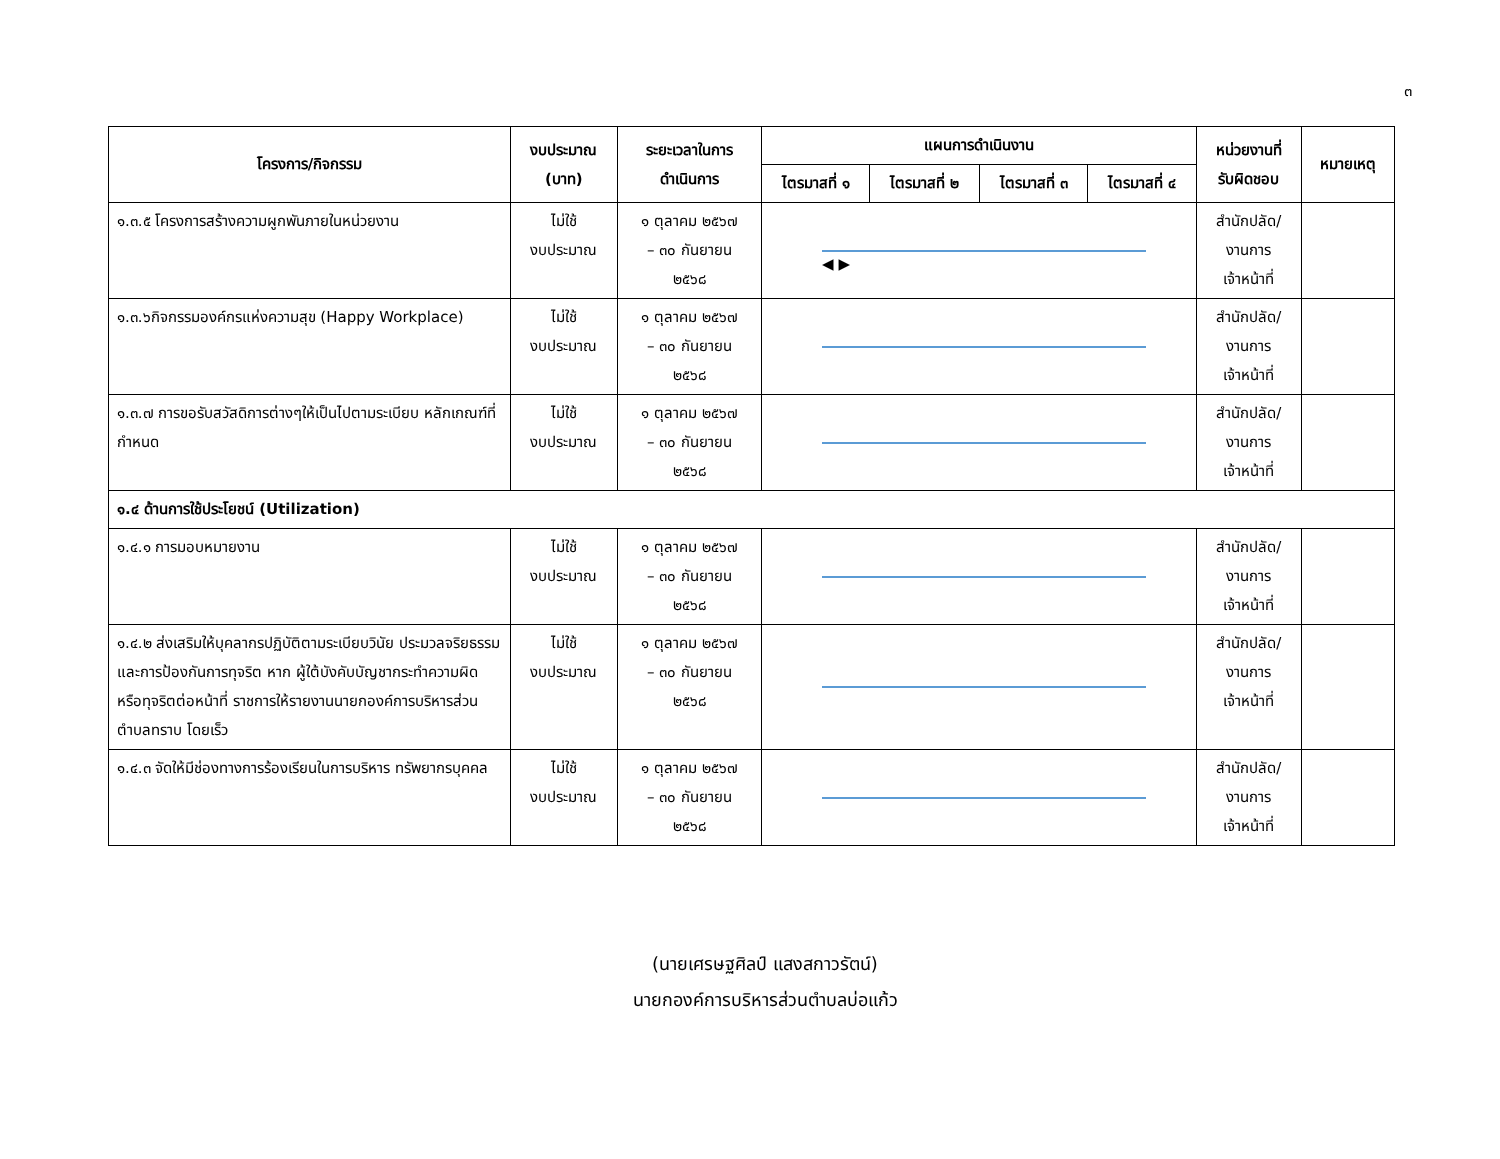๓
| โครงการ/กิจกรรม | งบประมาณ (บาท) | ระยะเวลาในการ ดำเนินการ | แผนการดำเนินงาน | | | | หน่วยงานที่ รับผิดชอบ | หมายเหตุ |
| --- | --- | --- | --- | --- | --- | --- | --- | --- |
| | | | ไตรมาสที่ ๑ | ไตรมาสที่ ๒ | ไตรมาสที่ ๓ | ไตรมาสที่ ๔ | | |
| ๑.๓.๕ โครงการสร้างความผูกพันภายในหน่วยงาน | ไม่ใช้ งบประมาณ | ๑ ตุลาคม ๒๕๖๗ – ๓๐ กันยายน ๒๕๖๘ | ◀ ▶ | | | | สำนักปลัด/ งานการ เจ้าหน้าที่ | |
| ๑.๓.๖กิจกรรมองค์กรแห่งความสุข (Happy Workplace) | ไม่ใช้ งบประมาณ | ๑ ตุลาคม ๒๕๖๗ – ๓๐ กันยายน ๒๕๖๘ | | | | | สำนักปลัด/ งานการ เจ้าหน้าที่ | |
| ๑.๓.๗ การขอรับสวัสดิการต่างๆให้เป็นไปตามระเบียบ หลักเกณฑ์ที่กำหนด | ไม่ใช้ งบประมาณ | ๑ ตุลาคม ๒๕๖๗ – ๓๐ กันยายน ๒๕๖๘ | | | | | สำนักปลัด/ งานการ เจ้าหน้าที่ | |
| ๑.๔ ด้านการใช้ประโยชน์ (Utilization) | | | | | | | | |
| ๑.๔.๑ การมอบหมายงาน | ไม่ใช้ งบประมาณ | ๑ ตุลาคม ๒๕๖๗ – ๓๐ กันยายน ๒๕๖๘ | | | | | สำนักปลัด/ งานการ เจ้าหน้าที่ | |
| ๑.๔.๒ ส่งเสริมให้บุคลากรปฏิบัติตามระเบียบวินัย ประมวลจริยธรรม และการป้องกันการทุจริต หาก ผู้ใต้บังคับบัญชากระทำความผิดหรือทุจริตต่อหน้าที่ ราชการให้รายงานนายกองค์การบริหารส่วนตำบลทราบ โดยเร็ว | ไม่ใช้ งบประมาณ | ๑ ตุลาคม ๒๕๖๗ – ๓๐ กันยายน ๒๕๖๘ | | | | | สำนักปลัด/ งานการ เจ้าหน้าที่ | |
| ๑.๔.๓ จัดให้มีช่องทางการร้องเรียนในการบริหาร ทรัพยากรบุคคล | ไม่ใช้ งบประมาณ | ๑ ตุลาคม ๒๕๖๗ – ๓๐ กันยายน ๒๕๖๘ | | | | | สำนักปลัด/ งานการ เจ้าหน้าที่ | |
(นายเศรษฐศิลป์ แสงสกาวรัตน์)
นายกองค์การบริหารส่วนตำบลบ่อแก้ว